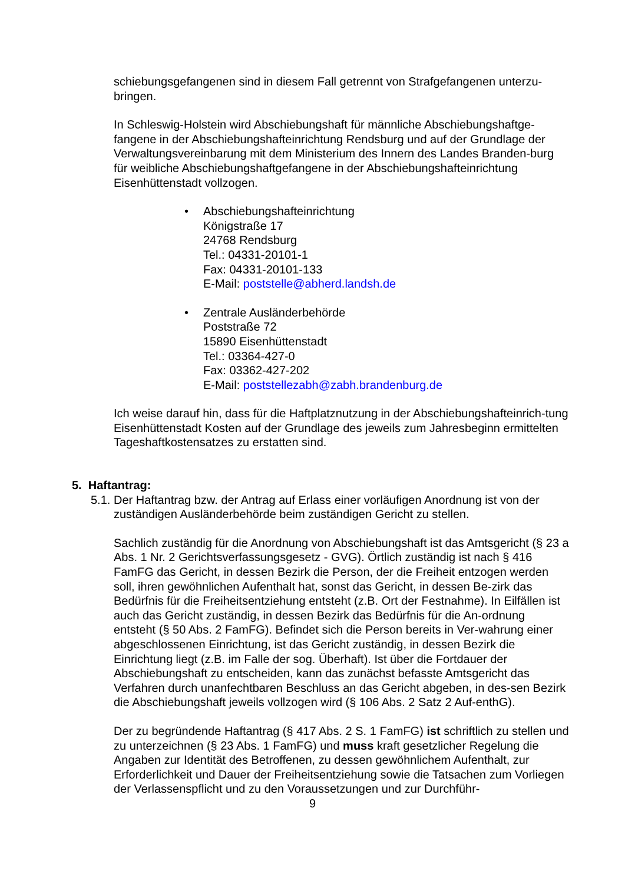schiebungsgefangenen sind in diesem Fall getrennt von Strafgefangenen unterzu-bringen.
In Schleswig-Holstein wird Abschiebungshaft für männliche Abschiebungshaftge-fangene in der Abschiebungshafteinrichtung Rendsburg und auf der Grundlage der Verwaltungsvereinbarung mit dem Ministerium des Innern des Landes Branden-burg für weibliche Abschiebungshaftgefangene in der Abschiebungshafteinrichtung Eisenhüttenstadt vollzogen.
• Abschiebungshafteinrichtung
Königstraße 17
24768 Rendsburg
Tel.: 04331-20101-1
Fax: 04331-20101-133
E-Mail: poststelle@abherd.landsh.de
• Zentrale Ausländerbehörde
Poststraße 72
15890 Eisenhüttenstadt
Tel.: 03364-427-0
Fax: 03362-427-202
E-Mail: poststellezabh@zabh.brandenburg.de
Ich weise darauf hin, dass für die Haftplatznutzung in der Abschiebungshafteinrich-tung Eisenhüttenstadt Kosten auf der Grundlage des jeweils zum Jahresbeginn ermittelten Tageshaftkostensatzes zu erstatten sind.
5. Haftantrag:
5.1.
Der Haftantrag bzw. der Antrag auf Erlass einer vorläufigen Anordnung ist von der zuständigen Ausländerbehörde beim zuständigen Gericht zu stellen.
Sachlich zuständig für die Anordnung von Abschiebungshaft ist das Amtsgericht (§ 23 a Abs. 1 Nr. 2 Gerichtsverfassungsgesetz - GVG). Örtlich zuständig ist nach § 416 FamFG das Gericht, in dessen Bezirk die Person, der die Freiheit entzogen werden soll, ihren gewöhnlichen Aufenthalt hat, sonst das Gericht, in dessen Be-zirk das Bedürfnis für die Freiheitsentziehung entsteht (z.B. Ort der Festnahme). In Eilfällen ist auch das Gericht zuständig, in dessen Bezirk das Bedürfnis für die An-ordnung entsteht (§ 50 Abs. 2 FamFG). Befindet sich die Person bereits in Ver-wahrung einer abgeschlossenen Einrichtung, ist das Gericht zuständig, in dessen Bezirk die Einrichtung liegt (z.B. im Falle der sog. Überhaft). Ist über die Fortdauer der Abschiebungshaft zu entscheiden, kann das zunächst befasste Amtsgericht das Verfahren durch unanfechtbaren Beschluss an das Gericht abgeben, in des-sen Bezirk die Abschiebungshaft jeweils vollzogen wird (§ 106 Abs. 2 Satz 2 Auf-enthG).
Der zu begründende Haftantrag (§ 417 Abs. 2 S. 1 FamFG) ist schriftlich zu stellen und zu unterzeichnen (§ 23 Abs. 1 FamFG) und muss kraft gesetzlicher Regelung die Angaben zur Identität des Betroffenen, zu dessen gewöhnlichem Aufenthalt, zur Erforderlichkeit und Dauer der Freiheitsentziehung sowie die Tatsachen zum Vorliegen der Verlassenspflicht und zu den Voraussetzungen und zur Durchführ-
9